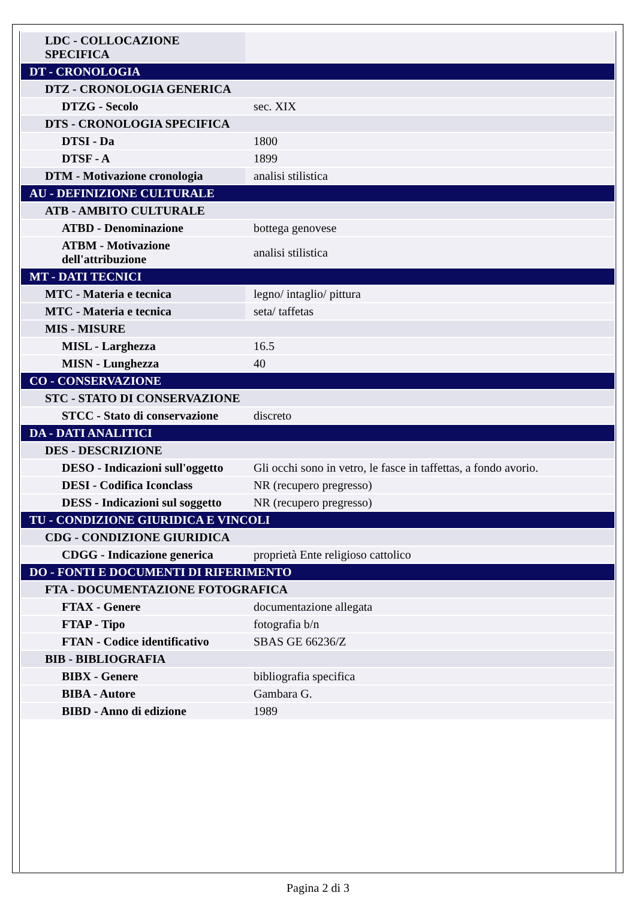| LDC - COLLOCAZIONE SPECIFICA | |
| DT - CRONOLOGIA | |
| DTZ - CRONOLOGIA GENERICA | |
| DTZG - Secolo | sec. XIX |
| DTS - CRONOLOGIA SPECIFICA | |
| DTSI - Da | 1800 |
| DTSF - A | 1899 |
| DTM - Motivazione cronologia | analisi stilistica |
| AU - DEFINIZIONE CULTURALE | |
| ATB - AMBITO CULTURALE | |
| ATBD - Denominazione | bottega genovese |
| ATBM - Motivazione dell'attribuzione | analisi stilistica |
| MT - DATI TECNICI | |
| MTC - Materia e tecnica | legno/ intaglio/ pittura |
| MTC - Materia e tecnica | seta/ taffetas |
| MIS - MISURE | |
| MISL - Larghezza | 16.5 |
| MISN - Lunghezza | 40 |
| CO - CONSERVAZIONE | |
| STC - STATO DI CONSERVAZIONE | |
| STCC - Stato di conservazione | discreto |
| DA - DATI ANALITICI | |
| DES - DESCRIZIONE | |
| DESO - Indicazioni sull'oggetto | Gli occhi sono in vetro, le fasce in taffettas, a fondo avorio. |
| DESI - Codifica Iconclass | NR (recupero pregresso) |
| DESS - Indicazioni sul soggetto | NR (recupero pregresso) |
| TU - CONDIZIONE GIURIDICA E VINCOLI | |
| CDG - CONDIZIONE GIURIDICA | |
| CDGG - Indicazione generica | proprietà Ente religioso cattolico |
| DO - FONTI E DOCUMENTI DI RIFERIMENTO | |
| FTA - DOCUMENTAZIONE FOTOGRAFICA | |
| FTAX - Genere | documentazione allegata |
| FTAP - Tipo | fotografia b/n |
| FTAN - Codice identificativo | SBAS GE 66236/Z |
| BIB - BIBLIOGRAFIA | |
| BIBX - Genere | bibliografia specifica |
| BIBA - Autore | Gambara G. |
| BIBD - Anno di edizione | 1989 |
Pagina 2 di 3